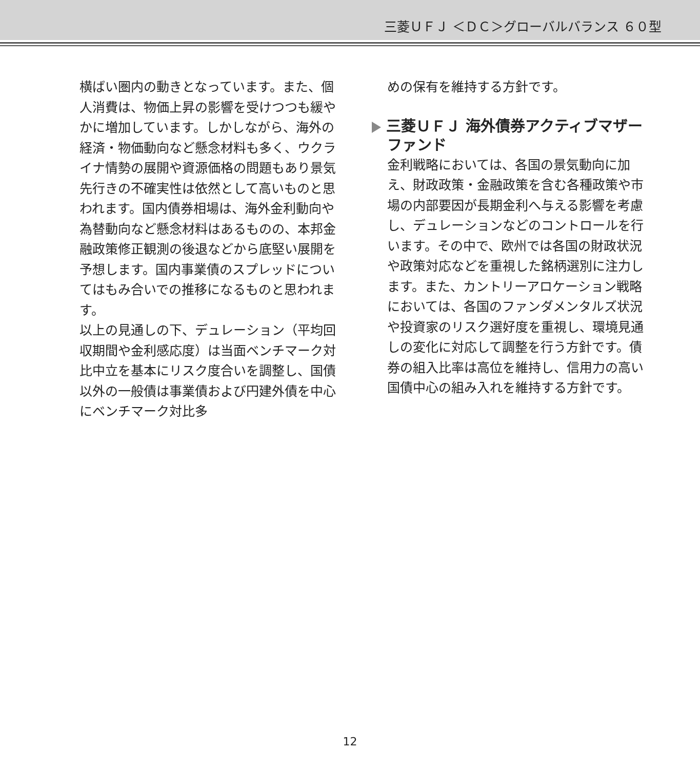三菱ＵＦＪ ＜ＤＣ＞グローバルバランス ６０型
横ばい圏内の動きとなっています。また、個人消費は、物価上昇の影響を受けつつも緩やかに増加しています。しかしながら、海外の経済・物価動向など懸念材料も多く、ウクライナ情勢の展開や資源価格の問題もあり景気先行きの不確実性は依然として高いものと思われます。国内債券相場は、海外金利動向や為替動向など懸念材料はあるものの、本邦金融政策修正観測の後退などから底堅い展開を予想します。国内事業債のスプレッドについてはもみ合いでの推移になるものと思われます。
以上の見通しの下、デュレーション（平均回収期間や金利感応度）は当面ベンチマーク対比中立を基本にリスク度合いを調整し、国債以外の一般債は事業債および円建外債を中心にベンチマーク対比多
めの保有を維持する方針です。
三菱ＵＦＪ 海外債券アクティブマザーファンド
金利戦略においては、各国の景気動向に加え、財政政策・金融政策を含む各種政策や市場の内部要因が長期金利へ与える影響を考慮し、デュレーションなどのコントロールを行います。その中で、欧州では各国の財政状況や政策対応などを重視した銘柄選別に注力します。また、カントリーアロケーション戦略においては、各国のファンダメンタルズ状況や投資家のリスク選好度を重視し、環境見通しの変化に対応して調整を行う方針です。債券の組入比率は高位を維持し、信用力の高い国債中心の組み入れを維持する方針です。
12